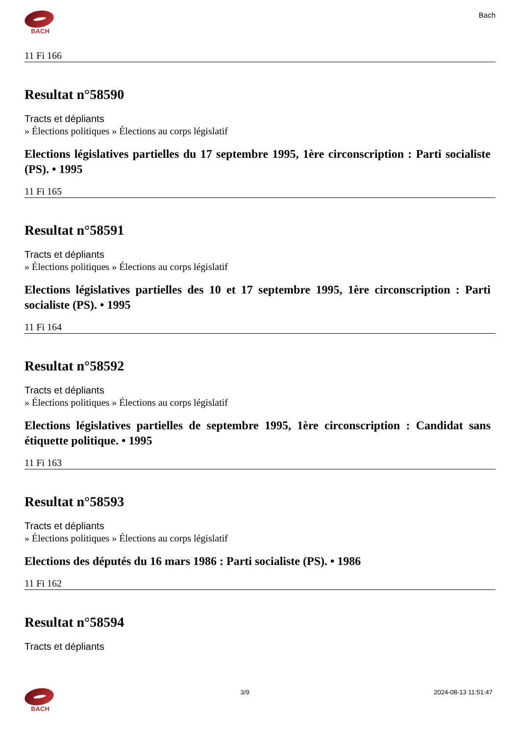BACH
Bach
11 Fi 166
Resultat n°58590
Tracts et dépliants
» Élections politiques » Élections au corps législatif
Elections législatives partielles du 17 septembre 1995, 1ère circonscription : Parti socialiste (PS). • 1995
11 Fi 165
Resultat n°58591
Tracts et dépliants
» Élections politiques » Élections au corps législatif
Elections législatives partielles des 10 et 17 septembre 1995, 1ère circonscription : Parti socialiste (PS). • 1995
11 Fi 164
Resultat n°58592
Tracts et dépliants
» Élections politiques » Élections au corps législatif
Elections législatives partielles de septembre 1995, 1ère circonscription : Candidat sans étiquette politique. • 1995
11 Fi 163
Resultat n°58593
Tracts et dépliants
» Élections politiques » Élections au corps législatif
Elections des députés du 16 mars 1986 : Parti socialiste (PS). • 1986
11 Fi 162
Resultat n°58594
Tracts et dépliants
BACH 3/9 2024-08-13 11:51:47